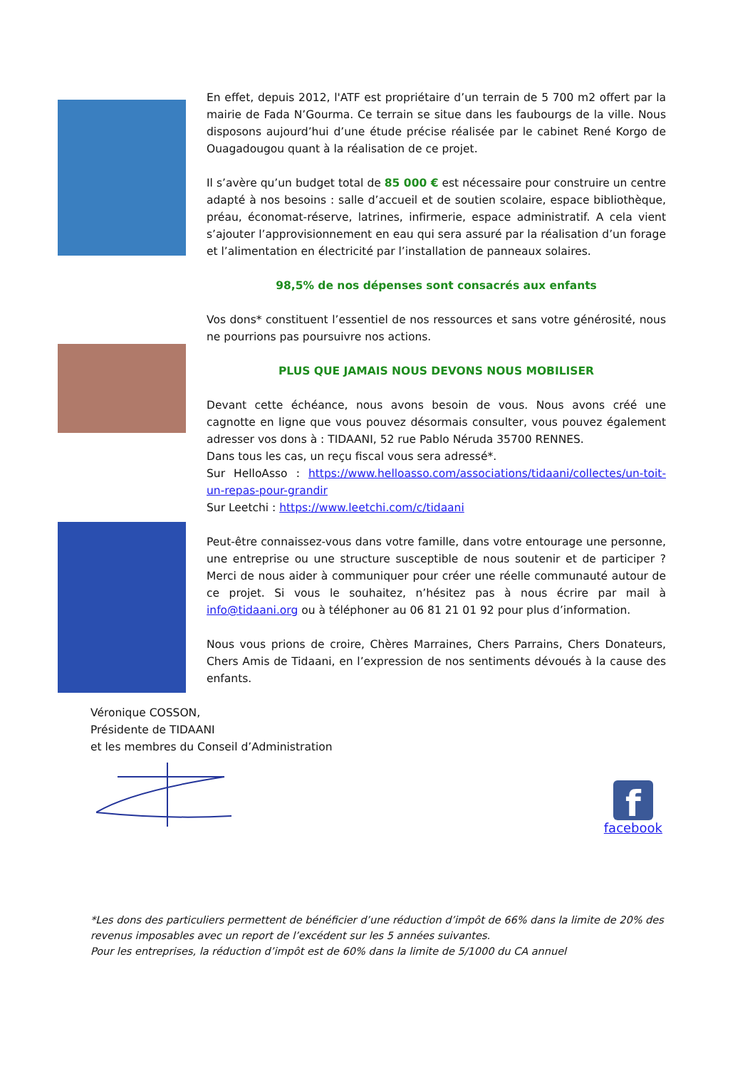En effet, depuis 2012, l'ATF est propriétaire d’un terrain de 5 700 m2 offert par la mairie de Fada N’Gourma. Ce terrain se situe dans les faubourgs de la ville. Nous disposons aujourd’hui d’une étude précise réalisée par le cabinet René Korgo de Ouagadougou quant à la réalisation de ce projet.
Il s’avère qu’un budget total de 85 000 € est nécessaire pour construire un centre adapté à nos besoins : salle d’accueil et de soutien scolaire, espace bibliothèque, préau, économat-réserve, latrines, infirmerie, espace administratif. A cela vient s’ajouter l’approvisionnement en eau qui sera assuré par la réalisation d’un forage et l’alimentation en électricité par l’installation de panneaux solaires.
98,5% de nos dépenses sont consacrés aux enfants
Vos dons* constituent l’essentiel de nos ressources et sans votre générosité, nous ne pourrions pas poursuivre nos actions.
PLUS QUE JAMAIS NOUS DEVONS NOUS MOBILISER
Devant cette échéance, nous avons besoin de vous. Nous avons créé une cagnotte en ligne que vous pouvez désormais consulter, vous pouvez également adresser vos dons à : TIDAANI, 52 rue Pablo Néruda 35700 RENNES.
Dans tous les cas, un reçu fiscal vous sera adressé*.
Sur HelloAsso : https://www.helloasso.com/associations/tidaani/collectes/un-toit-un-repas-pour-grandir
Sur Leetchi : https://www.leetchi.com/c/tidaani
Peut-être connaissez-vous dans votre famille, dans votre entourage une personne, une entreprise ou une structure susceptible de nous soutenir et de participer ? Merci de nous aider à communiquer pour créer une réelle communauté autour de ce projet. Si vous le souhaitez, n’hésitez pas à nous écrire par mail à info@tidaani.org ou à téléphoner au 06 81 21 01 92 pour plus d’information.
Nous vous prions de croire, Chères Marraines, Chers Parrains, Chers Donateurs, Chers Amis de Tidaani, en l’expression de nos sentiments dévoués à la cause des enfants.
Véronique COSSON,
Présidente de TIDAANI
et les membres du Conseil d’Administration
f
facebook
*Les dons des particuliers permettent de bénéficier d’une réduction d’impôt de 66% dans la limite de 20% des revenus imposables avec un report de l’excédent sur les 5 années suivantes.
Pour les entreprises, la réduction d’impôt est de 60% dans la limite de 5/1000 du CA annuel